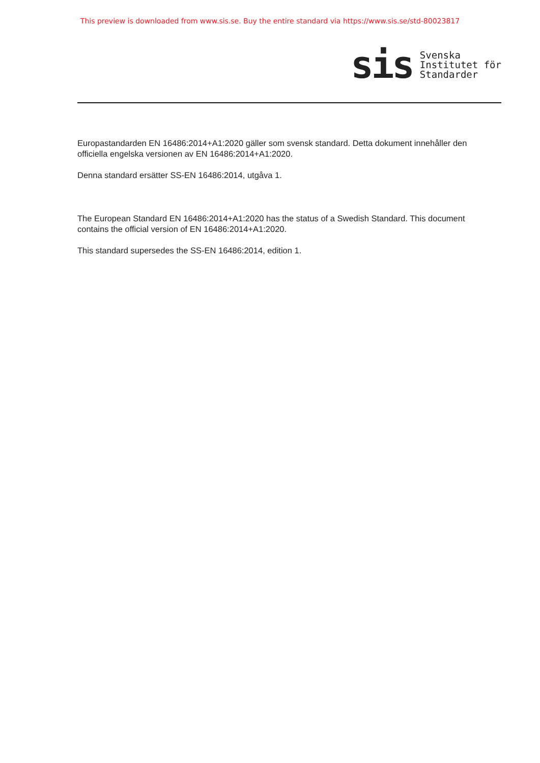This preview is downloaded from www.sis.se. Buy the entire standard via https://www.sis.se/std-80023817
sis
Svenska
Institutet för
Standarder
Europastandarden EN 16486:2014+A1:2020 gäller som svensk standard. Detta dokument innehåller den officiella engelska versionen av EN 16486:2014+A1:2020.
Denna standard ersätter SS-EN 16486:2014, utgåva 1.
The European Standard EN 16486:2014+A1:2020 has the status of a Swedish Standard. This document contains the official version of EN 16486:2014+A1:2020.
This standard supersedes the SS-EN 16486:2014, edition 1.